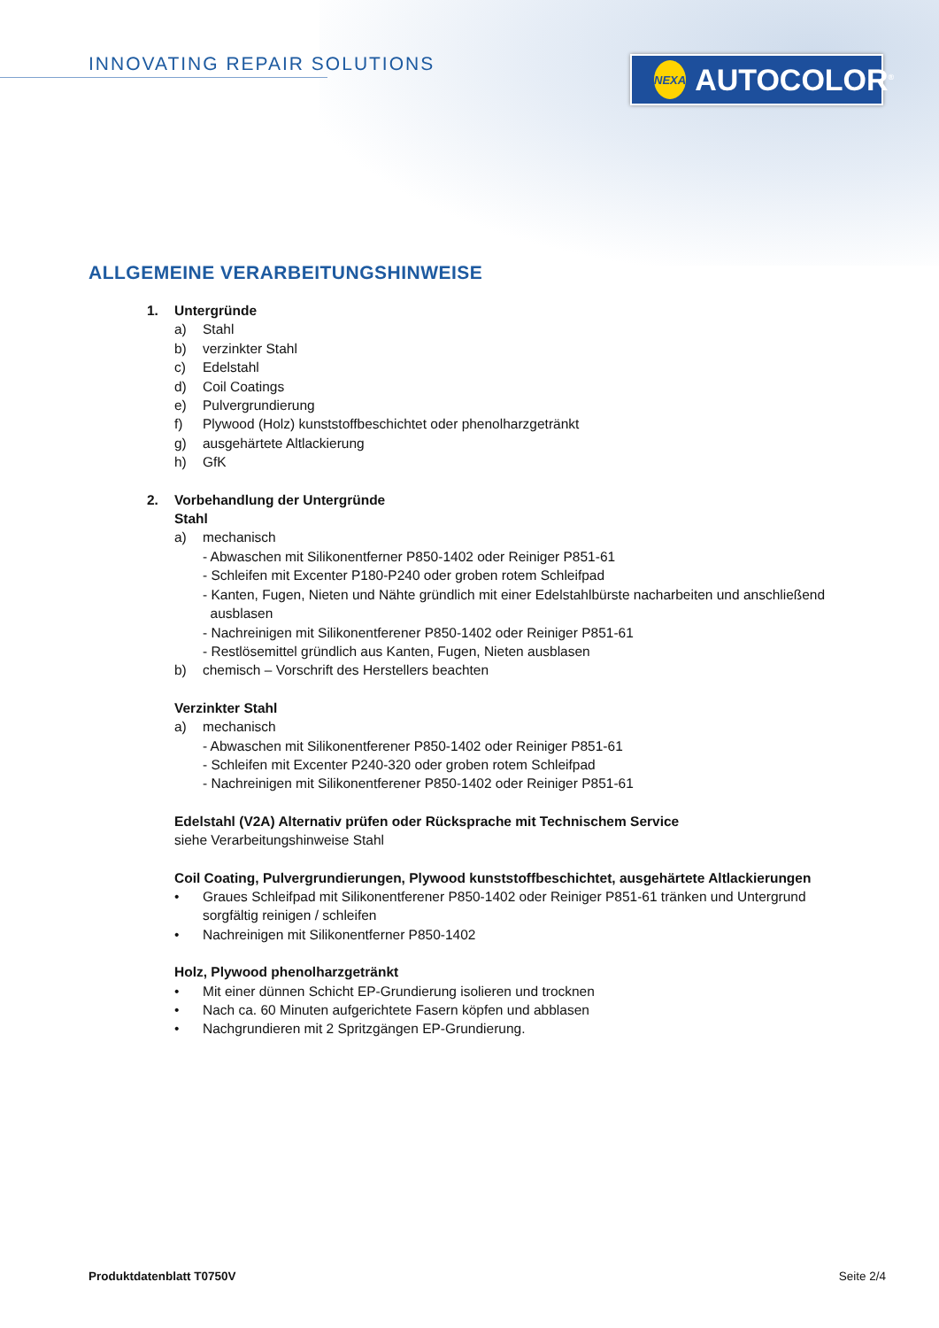INNOVATING REPAIR SOLUTIONS
NEXA AUTOCOLOR<sup>®</sup>
ALLGEMEINE VERARBEITUNGSHINWEISE
1. Untergründe
a) Stahl
b) verzinkter Stahl
c) Edelstahl
d) Coil Coatings
e) Pulvergrundierung
f) Plywood (Holz) kunststoffbeschichtet oder phenolharzgetränkt
g) ausgehärtete Altlackierung
h) GfK
2. Vorbehandlung der Untergründe
Stahl
a) mechanisch
- Abwaschen mit Silikonentferner P850-1402 oder Reiniger P851-61
- Schleifen mit Excenter P180-P240 oder groben rotem Schleifpad
- Kanten, Fugen, Nieten und Nähte gründlich mit einer Edelstahlbürste nacharbeiten und anschließend
ausblasen
- Nachreinigen mit Silikonentferener P850-1402 oder Reiniger P851-61
- Restlösemittel gründlich aus Kanten, Fugen, Nieten ausblasen
b) chemisch – Vorschrift des Herstellers beachten
Verzinkter Stahl
a) mechanisch
- Abwaschen mit Silikonentferener P850-1402 oder Reiniger P851-61
- Schleifen mit Excenter P240-320 oder groben rotem Schleifpad
- Nachreinigen mit Silikonentferener P850-1402 oder Reiniger P851-61
Edelstahl (V2A) Alternativ prüfen oder Rücksprache mit Technischem Service
siehe Verarbeitungshinweise Stahl
Coil Coating, Pulvergrundierungen, Plywood kunststoffbeschichtet, ausgehärtete Altlackierungen
• Graues Schleifpad mit Silikonentferener P850-1402 oder Reiniger P851-61 tränken und Untergrund sorgfältig reinigen / schleifen
• Nachreinigen mit Silikonentferner P850-1402
Holz, Plywood phenolharzgetränkt
• Mit einer dünnen Schicht EP-Grundierung isolieren und trocknen
• Nach ca. 60 Minuten aufgerichtete Fasern köpfen und abblasen
• Nachgrundieren mit 2 Spritzgängen EP-Grundierung.
Produktdatenblatt T0750V Seite 2/4